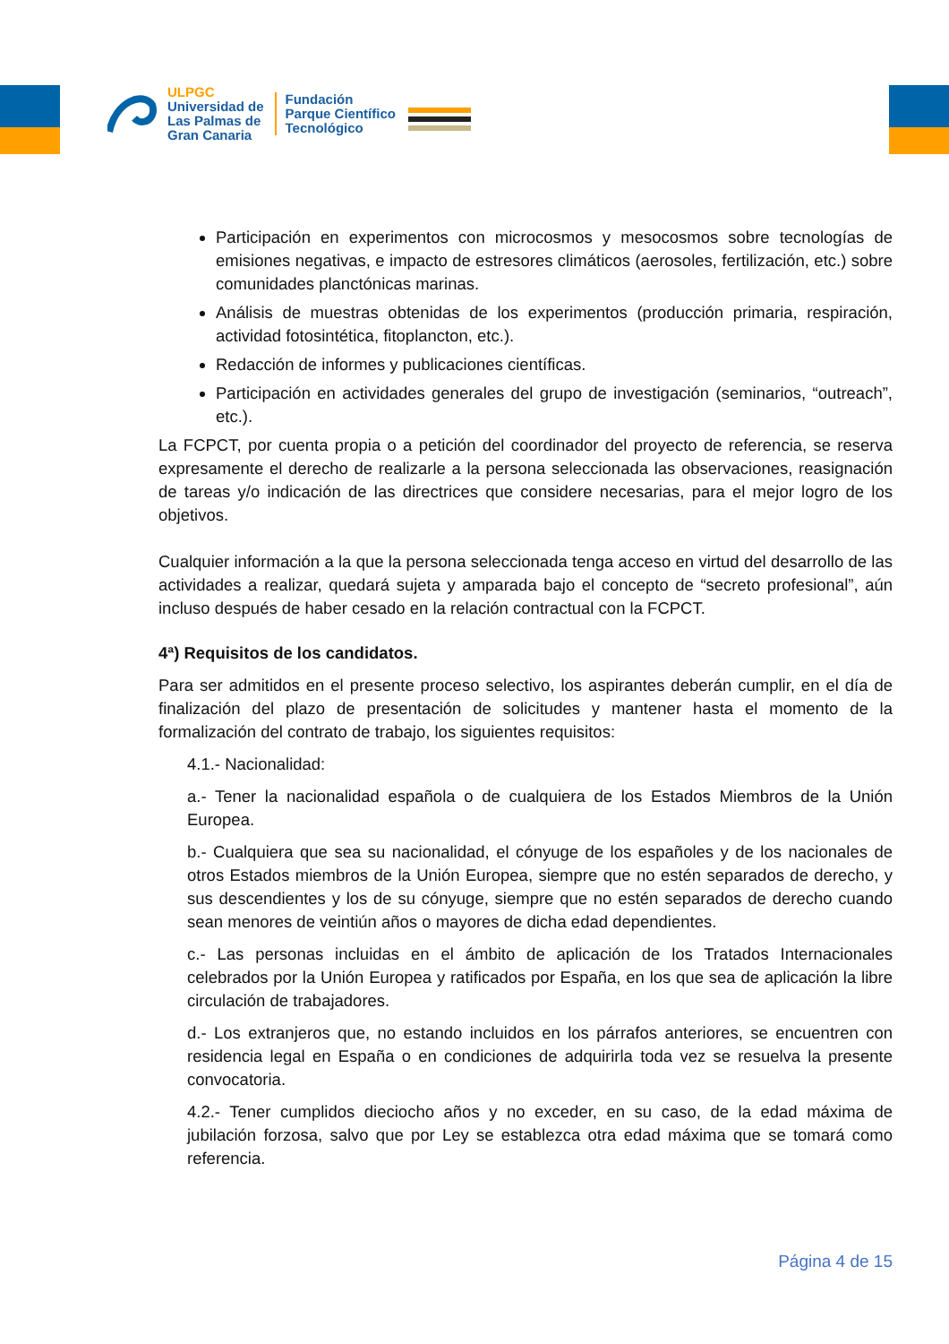ULPGC
Universidad de
Las Palmas de
Gran Canaria
Fundación
Parque Científico
Tecnológico
Participación en experimentos con microcosmos y mesocosmos sobre tecnologías de emisiones negativas, e impacto de estresores climáticos (aerosoles, fertilización, etc.) sobre comunidades planctónicas marinas.
Análisis de muestras obtenidas de los experimentos (producción primaria, respiración, actividad fotosintética, fitoplancton, etc.).
Redacción de informes y publicaciones científicas.
Participación en actividades generales del grupo de investigación (seminarios, “outreach”, etc.).
La FCPCT, por cuenta propia o a petición del coordinador del proyecto de referencia, se reserva expresamente el derecho de realizarle a la persona seleccionada las observaciones, reasignación de tareas y/o indicación de las directrices que considere necesarias, para el mejor logro de los objetivos.
Cualquier información a la que la persona seleccionada tenga acceso en virtud del desarrollo de las actividades a realizar, quedará sujeta y amparada bajo el concepto de “secreto profesional”, aún incluso después de haber cesado en la relación contractual con la FCPCT.
4ª) Requisitos de los candidatos.
Para ser admitidos en el presente proceso selectivo, los aspirantes deberán cumplir, en el día de finalización del plazo de presentación de solicitudes y mantener hasta el momento de la formalización del contrato de trabajo, los siguientes requisitos:
4.1.- Nacionalidad:
a.- Tener la nacionalidad española o de cualquiera de los Estados Miembros de la Unión Europea.
b.- Cualquiera que sea su nacionalidad, el cónyuge de los españoles y de los nacionales de otros Estados miembros de la Unión Europea, siempre que no estén separados de derecho, y sus descendientes y los de su cónyuge, siempre que no estén separados de derecho cuando sean menores de veintiún años o mayores de dicha edad dependientes.
c.- Las personas incluidas en el ámbito de aplicación de los Tratados Internacionales celebrados por la Unión Europea y ratificados por España, en los que sea de aplicación la libre circulación de trabajadores.
d.- Los extranjeros que, no estando incluidos en los párrafos anteriores, se encuentren con residencia legal en España o en condiciones de adquirirla toda vez se resuelva la presente convocatoria.
4.2.- Tener cumplidos dieciocho años y no exceder, en su caso, de la edad máxima de jubilación forzosa, salvo que por Ley se establezca otra edad máxima que se tomará como referencia.
Página 4 de 15